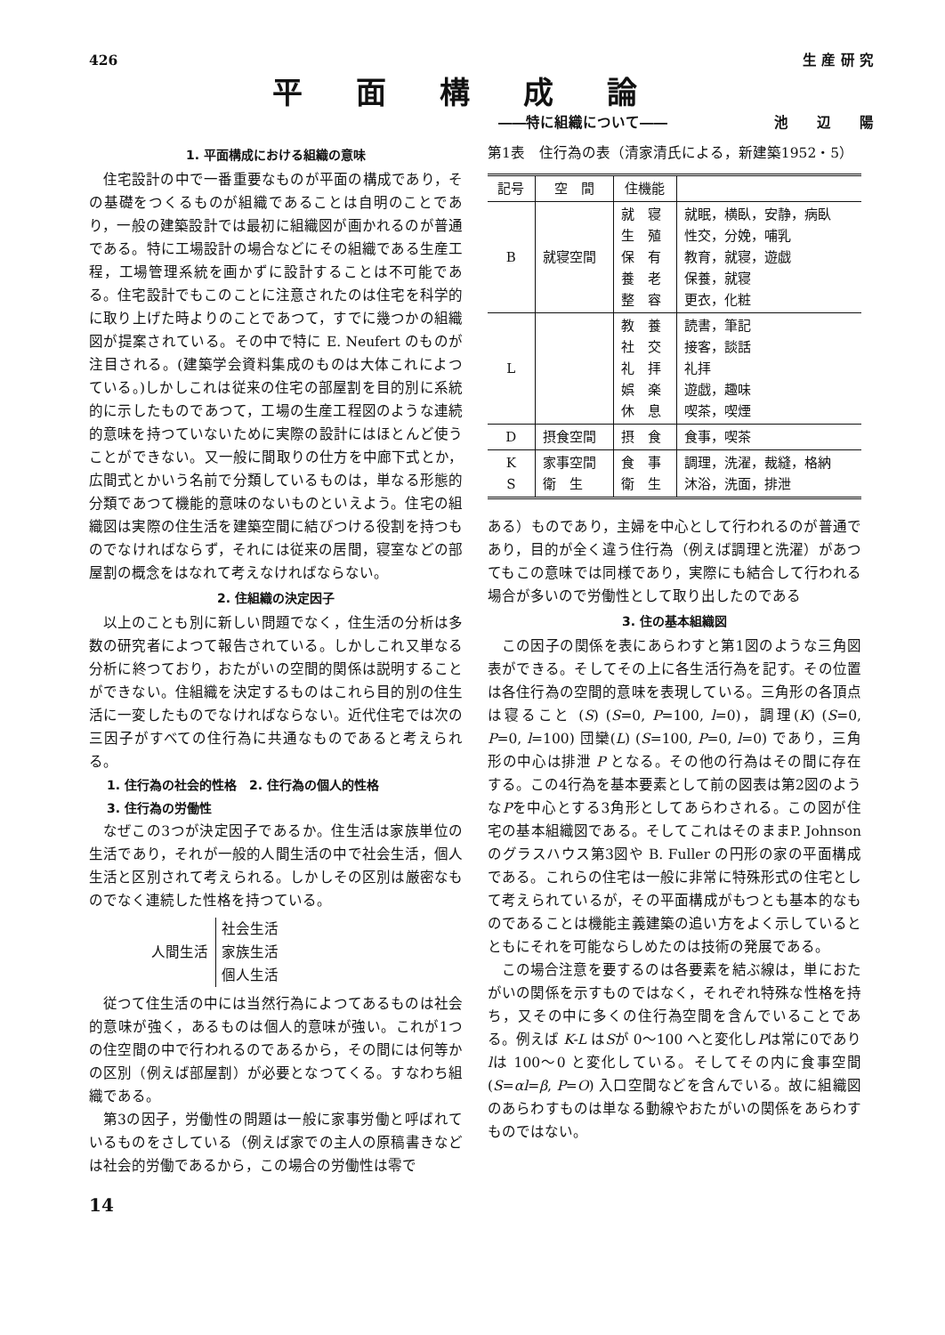426 生 産 研 究
平面構成論
――特に組織について―― 池　　辺　　陽
1. 平面構成における組織の意味
住宅設計の中で一番重要なものが平面の構成であり，その基礎をつくるものが組織であることは自明のことであり，一般の建築設計では最初に組織図が画かれるのが普通である。特に工場設計の場合などにその組織である生産工程，工場管理系統を画かずに設計することは不可能である。住宅設計でもこのことに注意されたのは住宅を科学的に取り上げた時よりのことであつて，すでに幾つかの組織図が提案されている。その中で特に E. Neufert のものが注目される。(建築学会資料集成のものは大体これによつている。)しかしこれは従来の住宅の部屋割を目的別に系統的に示したものであつて，工場の生産工程図のような連続的意味を持つていないために実際の設計にはほとんど使うことができない。又一般に間取りの仕方を中廊下式とか，広間式とかいう名前で分類しているものは，単なる形態的分類であつて機能的意味のないものといえよう。住宅の組織図は実際の住生活を建築空間に結びつける役割を持つものでなければならず，それには従来の居間，寝室などの部屋割の概念をはなれて考えなければならない。
2. 住組織の決定因子
以上のことも別に新しい問題でなく，住生活の分析は多数の研究者によつて報告されている。しかしこれ又単なる分析に終つており，おたがいの空間的関係は説明することができない。住組織を決定するものはこれら目的別の住生活に一変したものでなければならない。近代住宅では次の三因子がすべての住行為に共通なものであると考えられる。
1. 住行為の社会的性格　2. 住行為の個人的性格
3. 住行為の労働性
なぜこの3つが決定因子であるか。住生活は家族単位の生活であり，それが一般的人間生活の中で社会生活，個人生活と区別されて考えられる。しかしその区別は厳密なものでなく連続した性格を持つている。
人間生活 社会生活
家族生活
個人生活
従つて住生活の中には当然行為によつてあるものは社会的意味が強く，あるものは個人的意味が強い。これが1つの住空間の中で行われるのであるから，その間には何等かの区別（例えば部屋割）が必要となつてくる。すなわち組織である。
第3の因子，労働性の問題は一般に家事労働と呼ばれているものをさしている（例えば家での主人の原稿書きなどは社会的労働であるから，この場合の労働性は零で
第1表　住行為の表（清家清氏による，新建築1952・5）
| 記号 | 空 間 | 住機能 | |
| --- | --- | --- | --- |
| B | 就寝空間 | 就 寝 生 殖 保 有 養 老 整 容 | 就眠，横臥，安静，病臥 性交，分娩，哺乳 教育，就寝，遊戯 保養，就寝 更衣，化粧 |
| L | | 教 養 社 交 礼 拝 娯 楽 休 息 | 読書，筆記 接客，談話 礼拝 遊戯，趣味 喫茶，喫煙 |
| D | 摂食空間 | 摂 食 | 食事，喫茶 |
| K S | 家事空間 衛 生 | 食 事 衛 生 | 調理，洗濯，裁縫，格納 沐浴，洗面，排泄 |
ある）ものであり，主婦を中心として行われるのが普通であり，目的が全く違う住行為（例えば調理と洗濯）があつてもこの意味では同様であり，実際にも結合して行われる場合が多いので労働性として取り出したのである
3. 住の基本組織図
この因子の関係を表にあらわすと第1図のような三角図表ができる。そしてその上に各生活行為を記す。その位置は各住行為の空間的意味を表現している。三角形の各頂点は寝ること (S) (S=0, P=100, l=0)，調理(K) (S=0, P=0, l=100) 団欒(L) (S=100, P=0, l=0) であり，三角形の中心は排泄 P となる。その他の行為はその間に存在する。この4行為を基本要素として前の図表は第2図のようなPを中心とする3角形としてあらわされる。この図が住宅の基本組織図である。そしてこれはそのままP. Johnson のグラスハウス第3図や B. Fuller の円形の家の平面構成である。これらの住宅は一般に非常に特殊形式の住宅として考えられているが，その平面構成がもつとも基本的なものであることは機能主義建築の追い方をよく示しているとともにそれを可能ならしめたのは技術の発展である。
この場合注意を要するのは各要素を結ぶ線は，単におたがいの関係を示すものではなく，それぞれ特殊な性格を持ち，又その中に多くの住行為空間を含んでいることである。例えば K-L はSが 0～100 へと変化しPは常に0でありlは 100～0 と変化している。そしてその内に食事空間 (S=αl=β, P=O) 入口空間などを含んでいる。故に組織図のあらわすものは単なる動線やおたがいの関係をあらわすものではない。
14